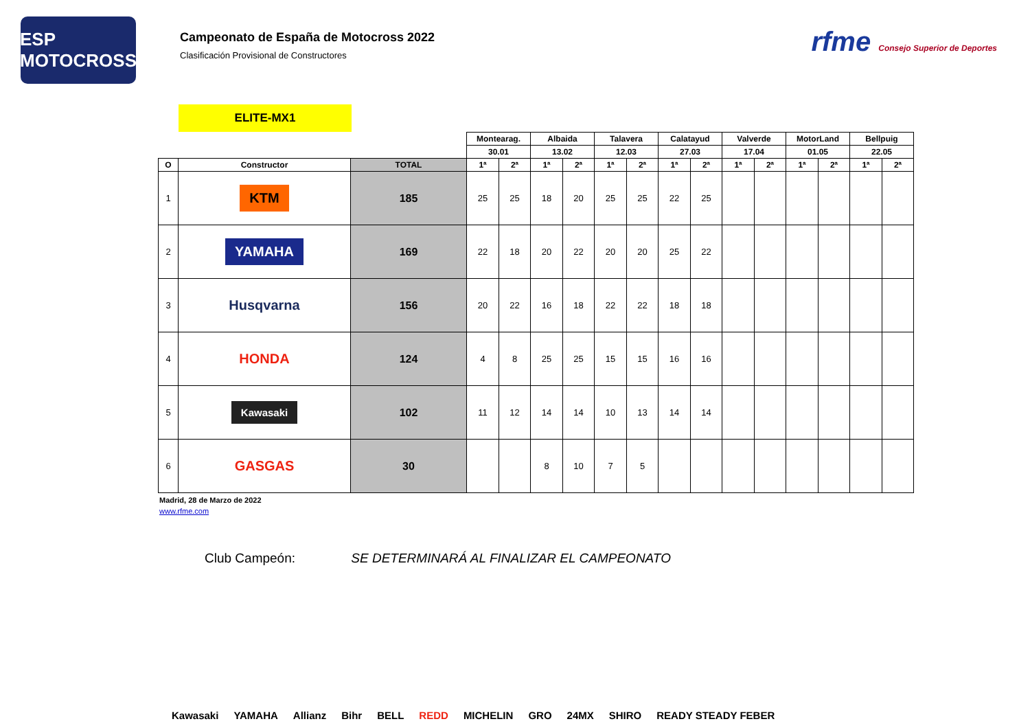ESP MOTOCROSS
Campeonato de España de Motocross 2022
Clasificación Provisional de Constructores
rfme Consejo Superior de Deportes
ELITE-MX1
| | | | Montearag. | | Albaida | | Talavera | | Calatayud | | Valverde | | MotorLand | | Bellpuig | |
| | | | 30.01 | | 13.02 | | 12.03 | | 27.03 | | 17.04 | | 01.05 | | 22.05 | |
| O | Constructor | TOTAL | 1ª | 2ª | 1ª | 2ª | 1ª | 2ª | 1ª | 2ª | 1ª | 2ª | 1ª | 2ª | 1ª | 2ª |
| 1 | KTM | 185 | 25 | 25 | 18 | 20 | 25 | 25 | 22 | 25 | | | | | | |
| 2 | YAMAHA | 169 | 22 | 18 | 20 | 22 | 20 | 20 | 25 | 22 | | | | | | |
| 3 | Husqvarna | 156 | 20 | 22 | 16 | 18 | 22 | 22 | 18 | 18 | | | | | | |
| 4 | HONDA | 124 | 4 | 8 | 25 | 25 | 15 | 15 | 16 | 16 | | | | | | |
| 5 | Kawasaki | 102 | 11 | 12 | 14 | 14 | 10 | 13 | 14 | 14 | | | | | | |
| 6 | GASGAS | 30 | | | 8 | 10 | 7 | 5 | | | | | | | | |
Madrid, 28 de Marzo de 2022
www.rfme.com
Club Campeón: SE DETERMINARÁ AL FINALIZAR EL CAMPEONATO
Kawasaki YAMAHA Allianz Bihr BELL REDD MICHELIN GRO 24MX SHIRO READY STEADY FEBER